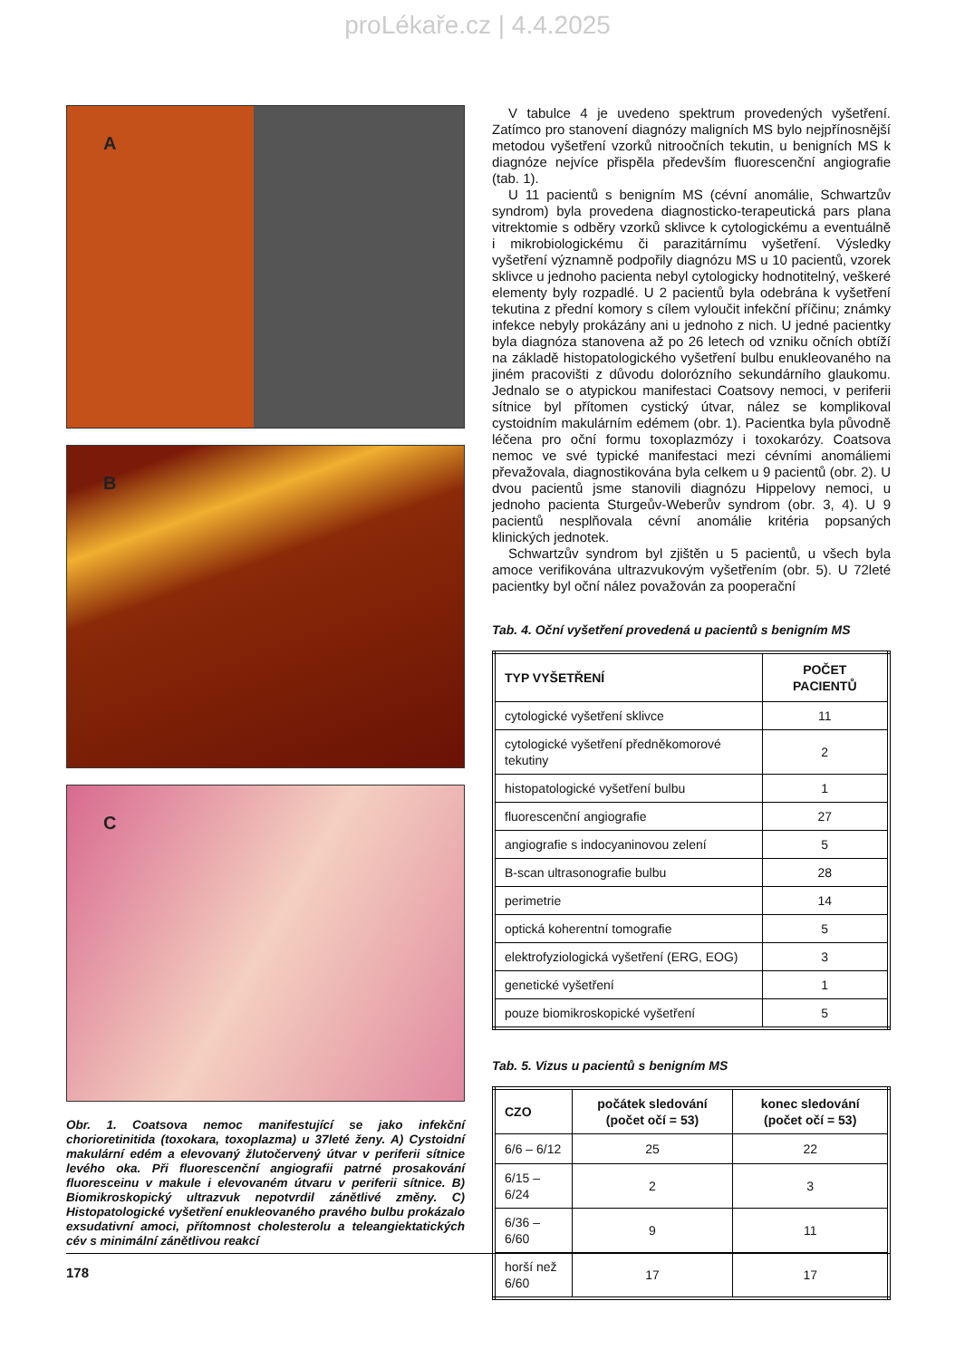proLékaře.cz | 4.4.2025
A
B
C
Obr. 1. Coatsova nemoc manifestující se jako infekční chorioretinitida (toxokara, toxoplazma) u 37leté ženy. A) Cystoidní makulární edém a elevovaný žlutočervený útvar v periferii sítnice levého oka. Při fluorescenční angiografii patrné prosakování fluoresceinu v makule i elevovaném útvaru v periferii sítnice. B) Biomikroskopický ultrazvuk nepotvrdil zánětlivé změny. C) Histopatologické vyšetření enukleovaného pravého bulbu prokázalo exsudativní amoci, přítomnost cholesterolu a teleangiektatických cév s minimální zánětlivou reakcí
V tabulce 4 je uvedeno spektrum provedených vyšetření. Zatímco pro stanovení diagnózy maligních MS bylo nejpřínosnější metodou vyšetření vzorků nitroočních tekutin, u benigních MS k diagnóze nejvíce přispěla především fluorescenční angiografie (tab. 1).
U 11 pacientů s benigním MS (cévní anomálie, Schwartzův syndrom) byla provedena diagnosticko-terapeutická pars plana vitrektomie s odběry vzorků sklivce k cytologickému a eventuálně i mikrobiologickému či parazitárnímu vyšetření. Výsledky vyšetření významně podpořily diagnózu MS u 10 pacientů, vzorek sklivce u jednoho pacienta nebyl cytologicky hodnotitelný, veškeré elementy byly rozpadlé. U 2 pacientů byla odebrána k vyšetření tekutina z přední komory s cílem vyloučit infekční příčinu; známky infekce nebyly prokázány ani u jednoho z nich. U jedné pacientky byla diagnóza stanovena až po 26 letech od vzniku očních obtíží na základě histopatologického vyšetření bulbu enukleovaného na jiném pracovišti z důvodu dolorózního sekundárního glaukomu. Jednalo se o atypickou manifestaci Coatsovy nemoci, v periferii sítnice byl přítomen cystický útvar, nález se komplikoval cystoidním makulárním edémem (obr. 1). Pacientka byla původně léčena pro oční formu toxoplazmózy i toxokarózy. Coatsova nemoc ve své typické manifestaci mezi cévními anomáliemi převažovala, diagnostikována byla celkem u 9 pacientů (obr. 2). U dvou pacientů jsme stanovili diagnózu Hippelovy nemoci, u jednoho pacienta Sturgeův-Weberův syndrom (obr. 3, 4). U 9 pacientů nesplňovala cévní anomálie kritéria popsaných klinických jednotek.
Schwartzův syndrom byl zjištěn u 5 pacientů, u všech byla amoce verifikována ultrazvukovým vyšetřením (obr. 5). U 72leté pacientky byl oční nález považován za pooperační
Tab. 4. Oční vyšetření provedená u pacientů s benigním MS
| TYP VYŠETŘENÍ | POČET PACIENTŮ |
| --- | --- |
| cytologické vyšetření sklivce | 11 |
| cytologické vyšetření předněkomorové tekutiny | 2 |
| histopatologické vyšetření bulbu | 1 |
| fluorescenční angiografie | 27 |
| angiografie s indocyaninovou zelení | 5 |
| B-scan ultrasonografie bulbu | 28 |
| perimetrie | 14 |
| optická koherentní tomografie | 5 |
| elektrofyziologická vyšetření (ERG, EOG) | 3 |
| genetické vyšetření | 1 |
| pouze biomikroskopické vyšetření | 5 |
Tab. 5. Vizus u pacientů s benigním MS
| CZO | počátek sledování (počet očí = 53) | konec sledování (počet očí = 53) |
| --- | --- | --- |
| 6/6 – 6/12 | 25 | 22 |
| 6/15 – 6/24 | 2 | 3 |
| 6/36 – 6/60 | 9 | 11 |
| horší než 6/60 | 17 | 17 |
178